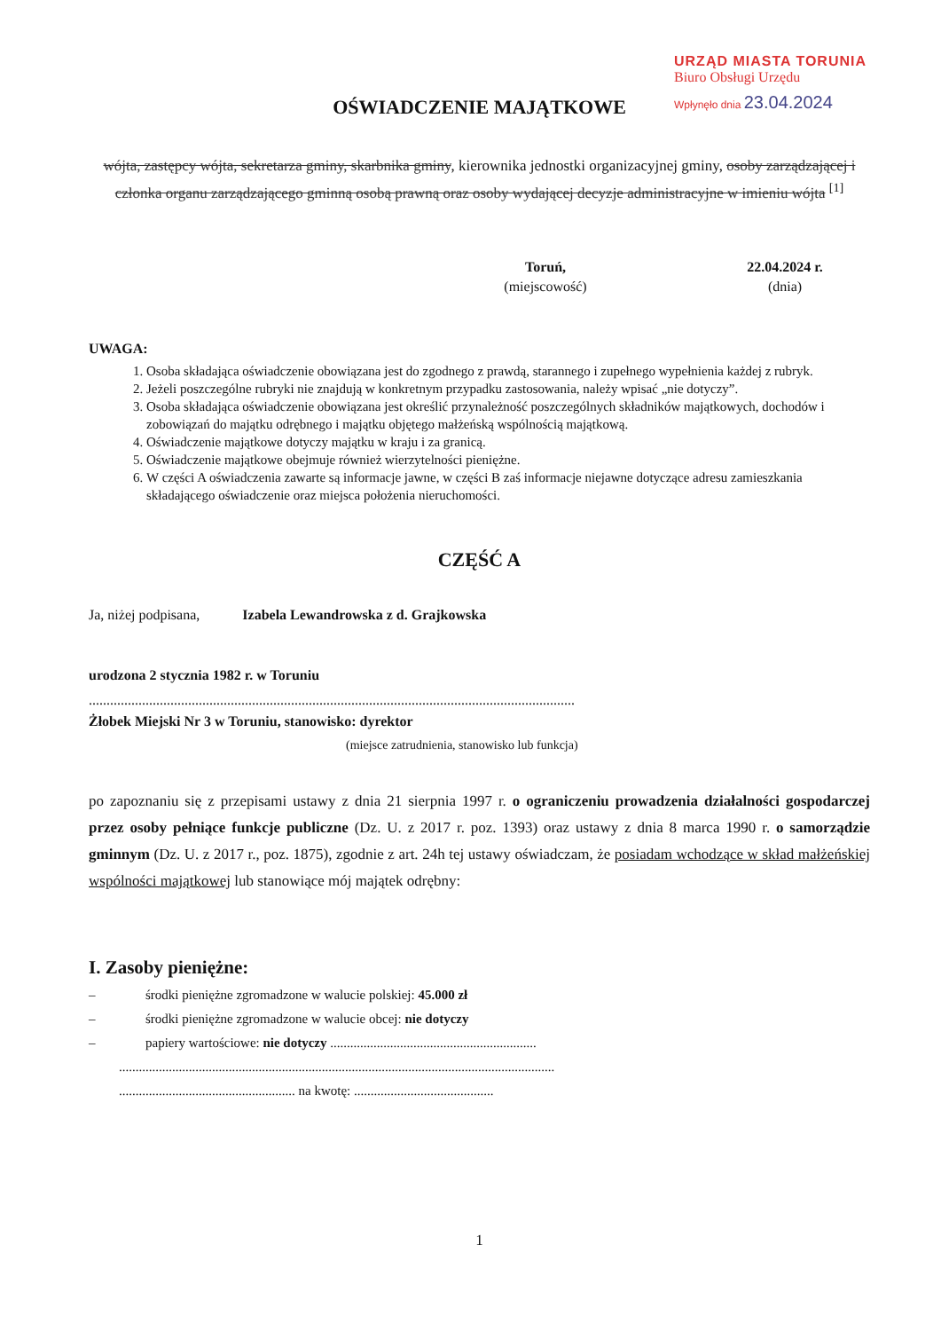URZĄD MIASTA TORUNIA
Biuro Obsługi Urzędu
Wpłynęło dnia 23.04.2024
OŚWIADCZENIE MAJĄTKOWE
wójta, zastępcy wójta, sekretarza gminy, skarbnika gminy, kierownika jednostki organizacyjnej gminy, osoby zarządzającej i członka organu zarządzającego gminną osobą prawną oraz osoby wydającej decyzje administracyjne w imieniu wójta <sup>[1]</sup>
Toruń,
(miejscowość)
22.04.2024 r.
(dnia)
UWAGA:
1. Osoba składająca oświadczenie obowiązana jest do zgodnego z prawdą, starannego i zupełnego wypełnienia każdej z rubryk.
2. Jeżeli poszczególne rubryki nie znajdują w konkretnym przypadku zastosowania, należy wpisać „nie dotyczy”.
3. Osoba składająca oświadczenie obowiązana jest określić przynależność poszczególnych składników majątkowych, dochodów i zobowiązań do majątku odrębnego i majątku objętego małżeńską wspólnością majątkową.
4. Oświadczenie majątkowe dotyczy majątku w kraju i za granicą.
5. Oświadczenie majątkowe obejmuje również wierzytelności pieniężne.
6. W części A oświadczenia zawarte są informacje jawne, w części B zaś informacje niejawne dotyczące adresu zamieszkania składającego oświadczenie oraz miejsca położenia nieruchomości.
CZĘŚĆ A
Ja, niżej podpisana, Izabela Lewandrowska z d. Grajkowska
urodzona 2 stycznia 1982 r. w Toruniu
.........................................................................................................................................
Żłobek Miejski Nr 3 w Toruniu, stanowisko: dyrektor
(miejsce zatrudnienia, stanowisko lub funkcja)
po zapoznaniu się z przepisami ustawy z dnia 21 sierpnia 1997 r. o ograniczeniu prowadzenia działalności gospodarczej przez osoby pełniące funkcje publiczne (Dz. U. z 2017 r. poz. 1393) oraz ustawy z dnia 8 marca 1990 r. o samorządzie gminnym (Dz. U. z 2017 r., poz. 1875), zgodnie z art. 24h tej ustawy oświadczam, że posiadam wchodzące w skład małżeńskiej wspólności majątkowej lub stanowiące mój majątek odrębny:
I. Zasoby pieniężne:
– środki pieniężne zgromadzone w walucie polskiej: 45.000 zł
– środki pieniężne zgromadzone w walucie obcej: nie dotyczy
– papiery wartościowe: nie dotyczy ..............................................................
...................................................................................................................................
..................................................... na kwotę: ..........................................
1